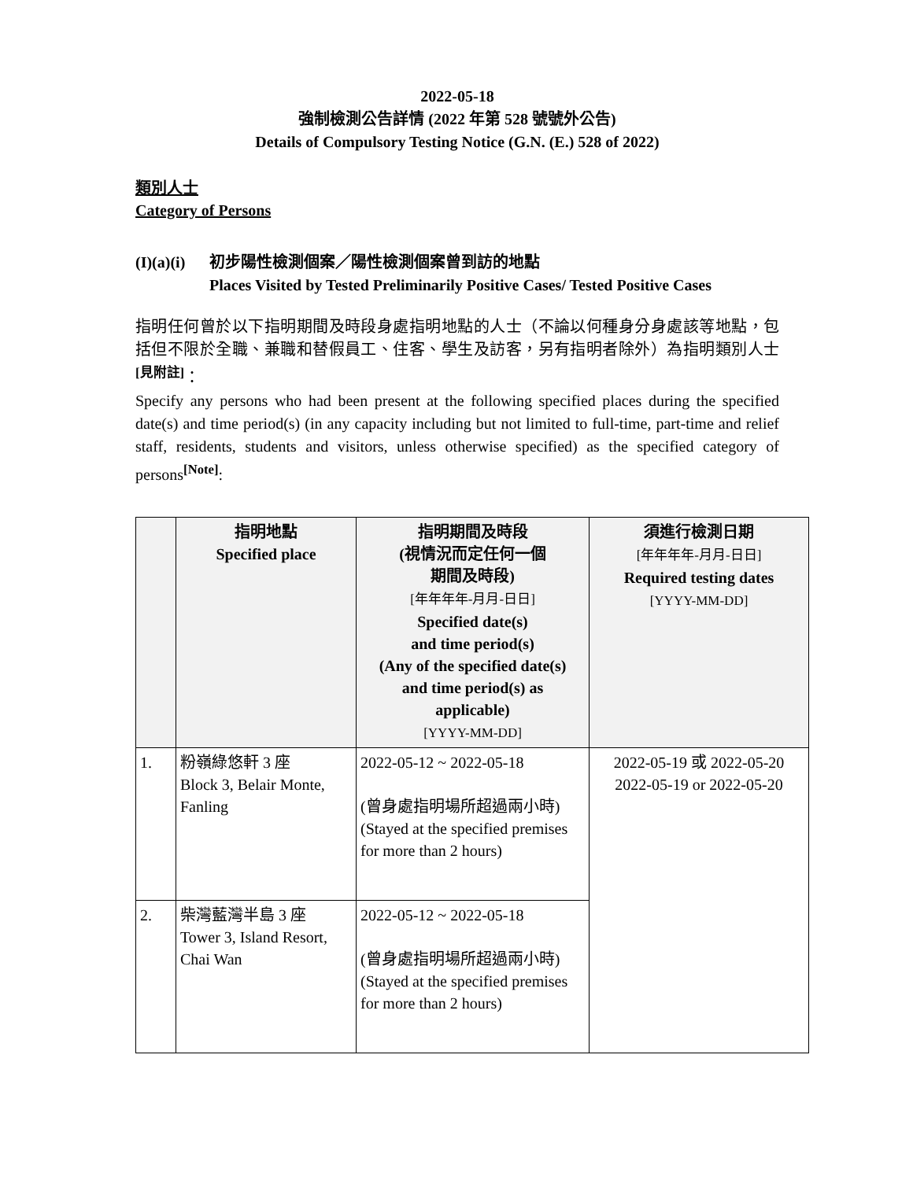2022-05-18
強制檢測公告詳情 (2022 年第 528 號號外公告)
Details of Compulsory Testing Notice (G.N. (E.) 528 of 2022)
類別人士
Category of Persons
(I)(a)(i)
初步陽性檢測個案／陽性檢測個案曾到訪的地點
Places Visited by Tested Preliminarily Positive Cases/ Tested Positive Cases
指明任何曾於以下指明期間及時段身處指明地點的人士（不論以何種身分身處該等地點，包括但不限於全職、兼職和替假員工、住客、學生及訪客，另有指明者除外）為指明類別人士<sup>[見附註]</sup>：
Specify any persons who had been present at the following specified places during the specified date(s) and time period(s) (in any capacity including but not limited to full-time, part-time and relief staff, residents, students and visitors, unless otherwise specified) as the specified category of persons<sup>[Note]</sup>:
| | 指明地點 Specified place | 指明期間及時段 (視情況而定任何一個 期間及時段) [年年年年-月月-日日] Specified date(s) and time period(s) (Any of the specified date(s) and time period(s) as applicable) [YYYY-MM-DD] | 須進行檢測日期 [年年年年-月月-日日] Required testing dates [YYYY-MM-DD] |
| --- | --- | --- | --- |
| 1. | 粉嶺綠悠軒 3 座 Block 3, Belair Monte, Fanling | 2022-05-12 ~ 2022-05-18 (曾身處指明場所超過兩小時) (Stayed at the specified premises for more than 2 hours) | 2022-05-19 或 2022-05-20 2022-05-19 or 2022-05-20 |
| 2. | 柴灣藍灣半島 3 座 Tower 3, Island Resort, Chai Wan | 2022-05-12 ~ 2022-05-18 (曾身處指明場所超過兩小時) (Stayed at the specified premises for more than 2 hours) | |